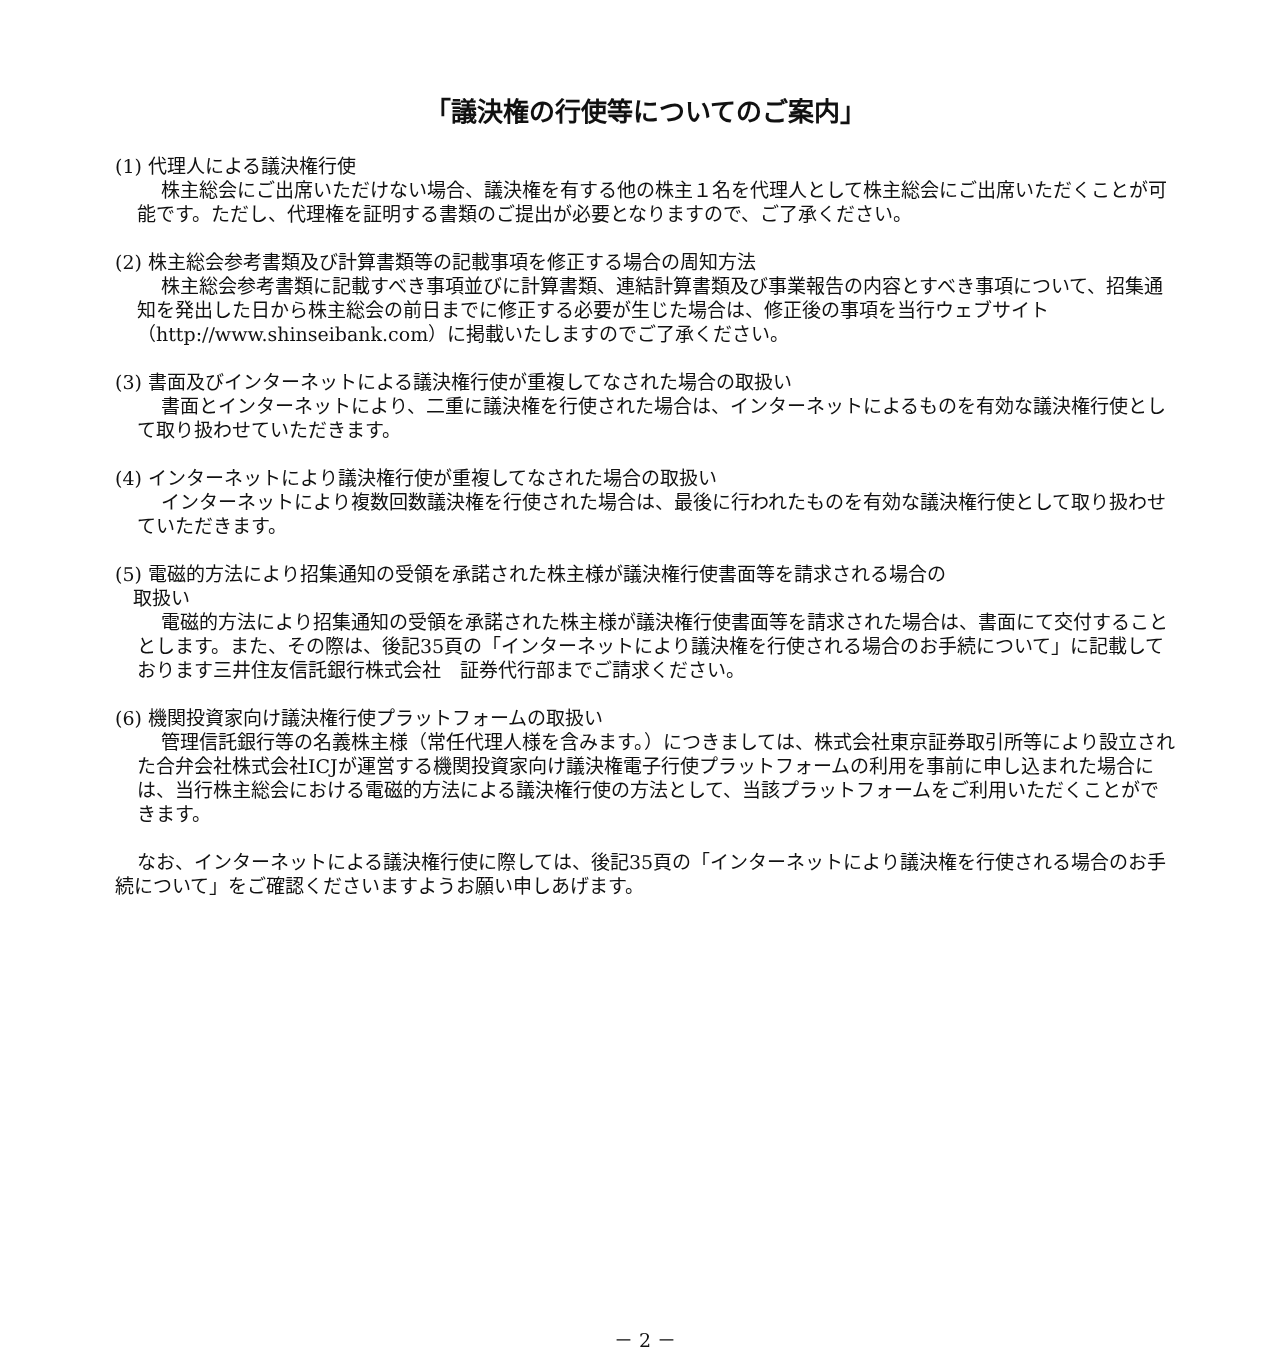「議決権の行使等についてのご案内」
(1) 代理人による議決権行使
株主総会にご出席いただけない場合、議決権を有する他の株主１名を代理人として株主総会にご出席いただくことが可能です。ただし、代理権を証明する書類のご提出が必要となりますので、ご了承ください。
(2) 株主総会参考書類及び計算書類等の記載事項を修正する場合の周知方法
株主総会参考書類に記載すべき事項並びに計算書類、連結計算書類及び事業報告の内容とすべき事項について、招集通知を発出した日から株主総会の前日までに修正する必要が生じた場合は、修正後の事項を当行ウェブサイト（http://www.shinseibank.com）に掲載いたしますのでご了承ください。
(3) 書面及びインターネットによる議決権行使が重複してなされた場合の取扱い
書面とインターネットにより、二重に議決権を行使された場合は、インターネットによるものを有効な議決権行使として取り扱わせていただきます。
(4) インターネットにより議決権行使が重複してなされた場合の取扱い
インターネットにより複数回数議決権を行使された場合は、最後に行われたものを有効な議決権行使として取り扱わせていただきます。
(5) 電磁的方法により招集通知の受領を承諾された株主様が議決権行使書面等を請求される場合の
取扱い
電磁的方法により招集通知の受領を承諾された株主様が議決権行使書面等を請求された場合は、書面にて交付することとします。また、その際は、後記35頁の「インターネットにより議決権を行使される場合のお手続について」に記載しております三井住友信託銀行株式会社　証券代行部までご請求ください。
(6) 機関投資家向け議決権行使プラットフォームの取扱い
管理信託銀行等の名義株主様（常任代理人様を含みます。）につきましては、株式会社東京証券取引所等により設立された合弁会社株式会社ICJが運営する機関投資家向け議決権電子行使プラットフォームの利用を事前に申し込まれた場合には、当行株主総会における電磁的方法による議決権行使の方法として、当該プラットフォームをご利用いただくことができます。
なお、インターネットによる議決権行使に際しては、後記35頁の「インターネットにより議決権を行使される場合のお手続について」をご確認くださいますようお願い申しあげます。
－ 2 －